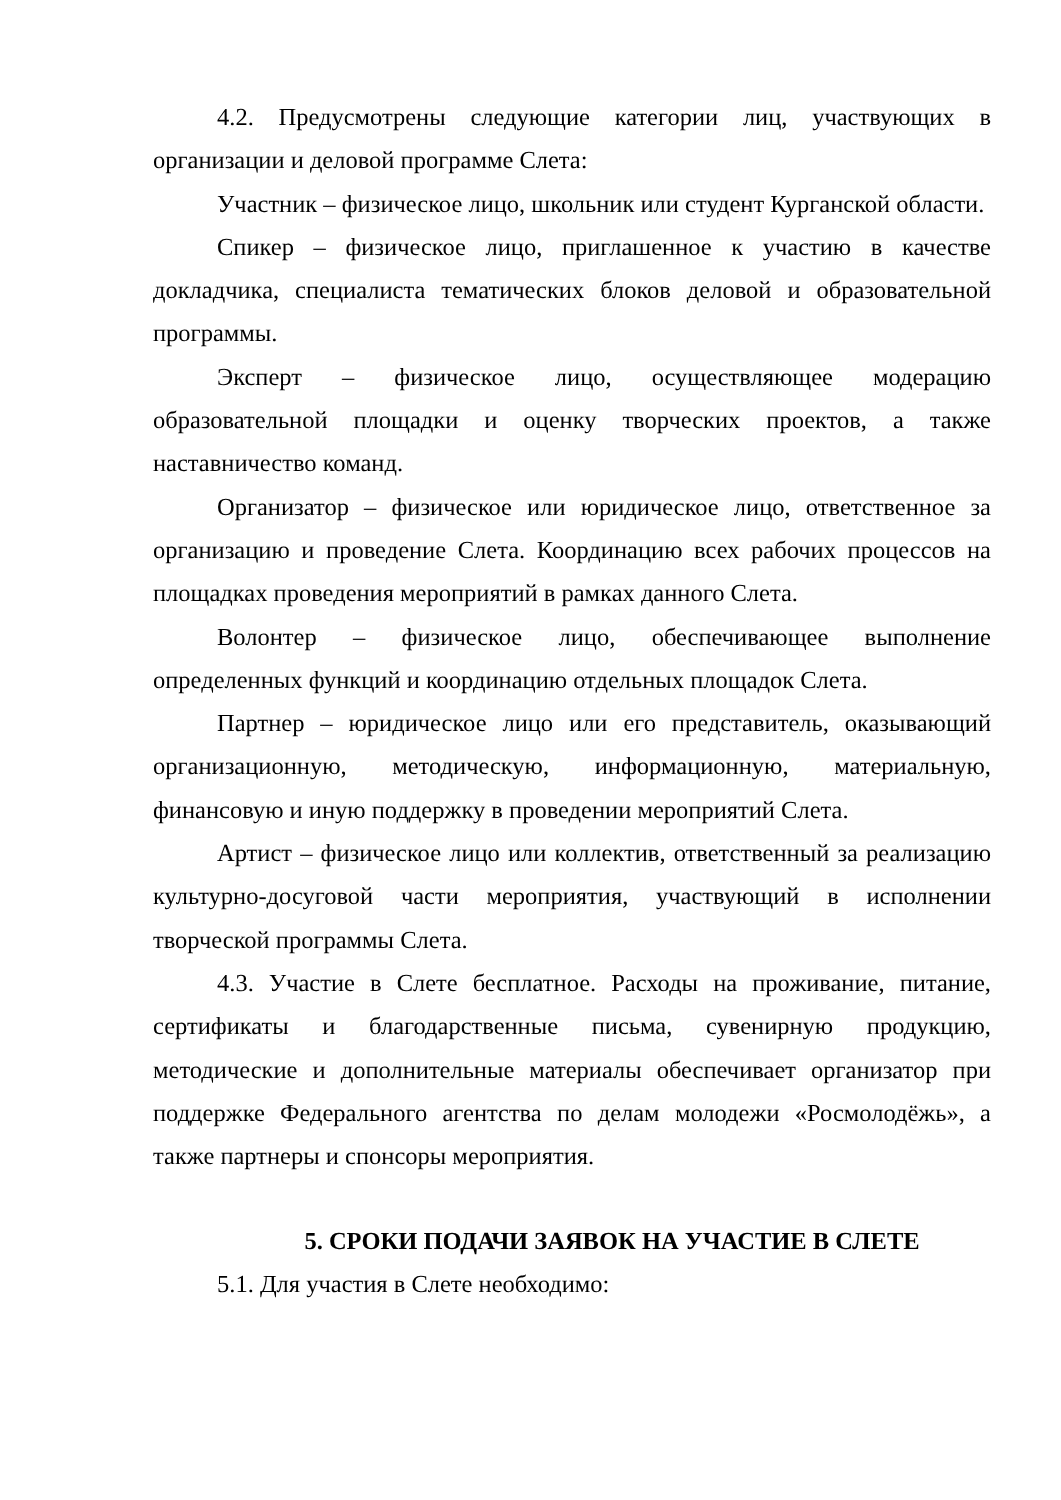4.2. Предусмотрены следующие категории лиц, участвующих в организации и деловой программе Слета:
Участник – физическое лицо, школьник или студент Курганской области.
Спикер – физическое лицо, приглашенное к участию в качестве докладчика, специалиста тематических блоков деловой и образовательной программы.
Эксперт – физическое лицо, осуществляющее модерацию образовательной площадки и оценку творческих проектов, а также наставничество команд.
Организатор – физическое или юридическое лицо, ответственное за организацию и проведение Слета. Координацию всех рабочих процессов на площадках проведения мероприятий в рамках данного Слета.
Волонтер – физическое лицо, обеспечивающее выполнение определенных функций и координацию отдельных площадок Слета.
Партнер – юридическое лицо или его представитель, оказывающий организационную, методическую, информационную, материальную, финансовую и иную поддержку в проведении мероприятий Слета.
Артист – физическое лицо или коллектив, ответственный за реализацию культурно-досуговой части мероприятия, участвующий в исполнении творческой программы Слета.
4.3. Участие в Слете бесплатное. Расходы на проживание, питание, сертификаты и благодарственные письма, сувенирную продукцию, методические и дополнительные материалы обеспечивает организатор при поддержке Федерального агентства по делам молодежи «Росмолодёжь», а также партнеры и спонсоры мероприятия.
5. СРОКИ ПОДАЧИ ЗАЯВОК НА УЧАСТИЕ В СЛЕТЕ
5.1. Для участия в Слете необходимо: